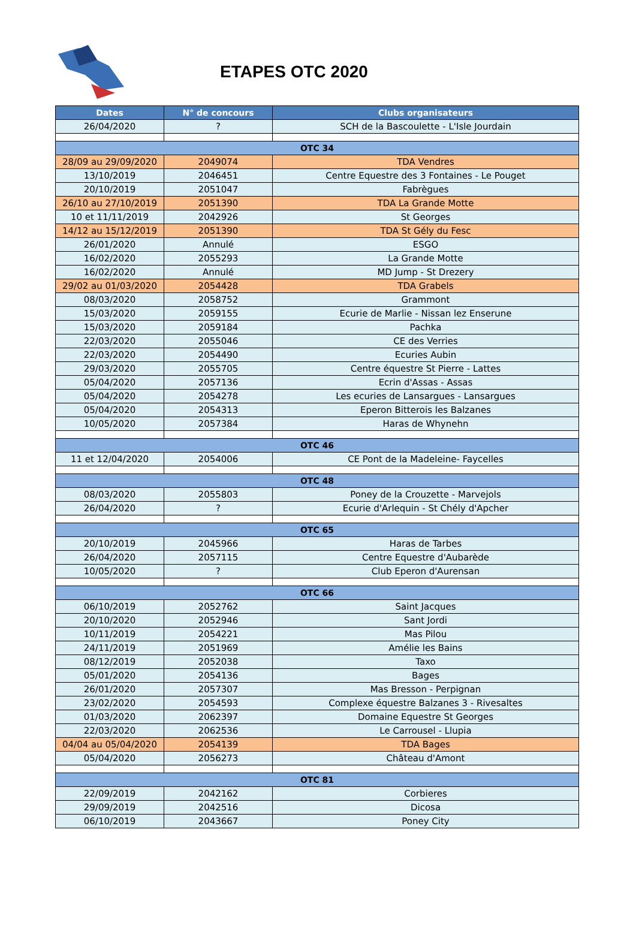ETAPES OTC 2020
| Dates | N° de concours | Clubs organisateurs |
| --- | --- | --- |
| 26/04/2020 | ? | SCH de la Bascoulette - L'Isle Jourdain |
| OTC 34 | | |
| 28/09 au 29/09/2020 | 2049074 | TDA Vendres |
| 13/10/2019 | 2046451 | Centre Equestre des 3 Fontaines - Le Pouget |
| 20/10/2019 | 2051047 | Fabrègues |
| 26/10 au 27/10/2019 | 2051390 | TDA La Grande Motte |
| 10 et 11/11/2019 | 2042926 | St Georges |
| 14/12 au 15/12/2019 | 2051390 | TDA St Gély du Fesc |
| 26/01/2020 | Annulé | ESGO |
| 16/02/2020 | 2055293 | La Grande Motte |
| 16/02/2020 | Annulé | MD Jump - St Drezery |
| 29/02 au 01/03/2020 | 2054428 | TDA Grabels |
| 08/03/2020 | 2058752 | Grammont |
| 15/03/2020 | 2059155 | Ecurie de Marlie - Nissan lez Enserune |
| 15/03/2020 | 2059184 | Pachka |
| 22/03/2020 | 2055046 | CE des Verries |
| 22/03/2020 | 2054490 | Ecuries Aubin |
| 29/03/2020 | 2055705 | Centre équestre St Pierre - Lattes |
| 05/04/2020 | 2057136 | Ecrin d'Assas - Assas |
| 05/04/2020 | 2054278 | Les ecuries de Lansargues - Lansargues |
| 05/04/2020 | 2054313 | Eperon Bitterois les Balzanes |
| 10/05/2020 | 2057384 | Haras de Whynehn |
| OTC 46 | | |
| 11 et 12/04/2020 | 2054006 | CE Pont de la Madeleine- Faycelles |
| OTC 48 | | |
| 08/03/2020 | 2055803 | Poney de la Crouzette - Marvejols |
| 26/04/2020 | ? | Ecurie d'Arlequin - St Chély d'Apcher |
| OTC 65 | | |
| 20/10/2019 | 2045966 | Haras de Tarbes |
| 26/04/2020 | 2057115 | Centre Equestre d'Aubarède |
| 10/05/2020 | ? | Club Eperon d'Aurensan |
| OTC 66 | | |
| 06/10/2019 | 2052762 | Saint Jacques |
| 20/10/2020 | 2052946 | Sant Jordi |
| 10/11/2019 | 2054221 | Mas Pilou |
| 24/11/2019 | 2051969 | Amélie les Bains |
| 08/12/2019 | 2052038 | Taxo |
| 05/01/2020 | 2054136 | Bages |
| 26/01/2020 | 2057307 | Mas Bresson - Perpignan |
| 23/02/2020 | 2054593 | Complexe équestre Balzanes 3 - Rivesaltes |
| 01/03/2020 | 2062397 | Domaine Equestre St Georges |
| 22/03/2020 | 2062536 | Le Carrousel - Llupia |
| 04/04 au 05/04/2020 | 2054139 | TDA Bages |
| 05/04/2020 | 2056273 | Château d'Amont |
| OTC 81 | | |
| 22/09/2019 | 2042162 | Corbieres |
| 29/09/2019 | 2042516 | Dicosa |
| 06/10/2019 | 2043667 | Poney City |